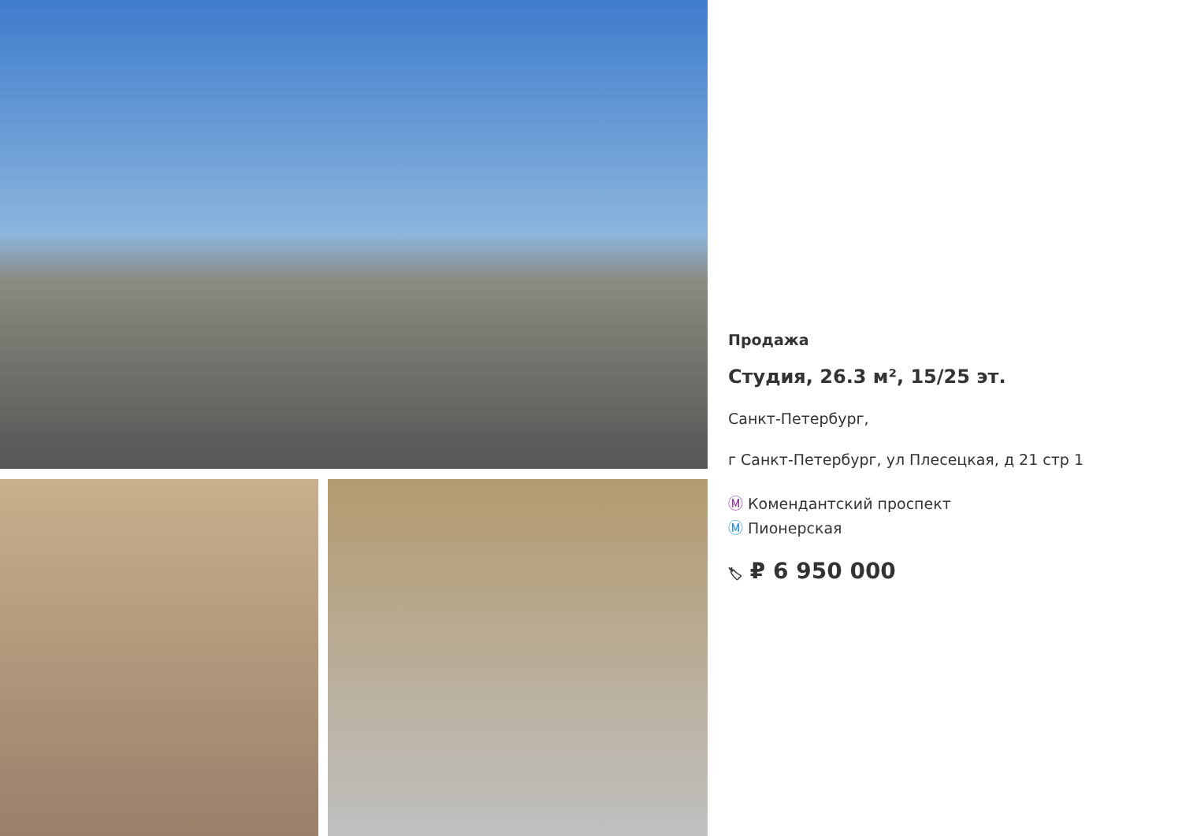Продажа
Студия, 26.3 м², 15/25 эт.
Санкт-Петербург,
г Санкт-Петербург, ул Плесецкая, д 21 стр 1
Ⓜ Комендантский проспект
Ⓜ Пионерская
🏷 ₽ 6 950 000